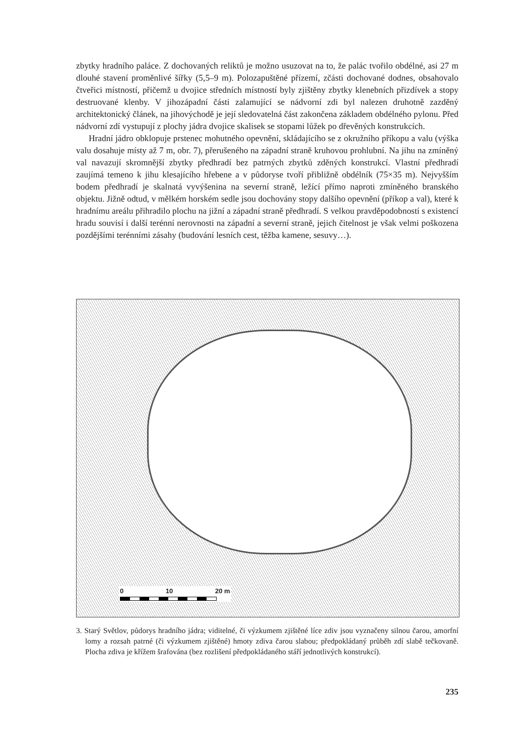zbytky hradního paláce. Z dochovaných reliktů je možno usuzovat na to, že palác tvořilo obdélné, asi 27 m dlouhé stavení proměnlivé šířky (5,5–9 m). Polozapuštěné přízemí, zčásti dochované dodnes, obsahovalo čtveřici místností, přičemž u dvojice středních místností byly zjištěny zbytky klenebních přizdívek a stopy destruované klenby. V jihozápadní části zalamující se nádvorní zdi byl nalezen druhotně zazděný architektonický článek, na jihovýchodě je její sledovatelná část zakončena základem obdélného pylonu. Před nádvorní zdí vystupují z plochy jádra dvojice skalisek se stopami lůžek po dřevěných konstrukcích.
Hradní jádro obklopuje prstenec mohutného opevnění, skládajícího se z okružního příkopu a valu (výška valu dosahuje místy až 7 m, obr. 7), přerušeného na západní straně kruhovou prohlubní. Na jihu na zmíněný val navazují skromnější zbytky předhradí bez patrných zbytků zděných konstrukcí. Vlastní předhradí zaujímá temeno k jihu klesajícího hřebene a v půdoryse tvoří přibližně obdélník (75×35 m). Nejvyšším bodem předhradí je skalnatá vyvýšenina na severní straně, ležící přímo naproti zmíněného branského objektu. Jižně odtud, v mělkém horském sedle jsou dochovány stopy dalšího opevnění (příkop a val), které k hradnímu areálu přihradilo plochu na jižní a západní straně předhradí. S velkou pravděpodobností s existencí hradu souvisí i další terénní nerovnosti na západní a severní straně, jejich čitelnost je však velmi poškozena pozdějšími terénními zásahy (budování lesních cest, těžba kamene, sesuvy…).
0 10 20 m
3. Starý Světlov, půdorys hradního jádra; viditelné, či výzkumem zjištěné líce zdiv jsou vyznačeny silnou čarou, amorfní lomy a rozsah patrné (či výzkumem zjištěné) hmoty zdiva čarou slabou; předpokládaný průběh zdí slabě tečkovaně. Plocha zdiva je křížem šrafována (bez rozlišení předpokládaného stáří jednotlivých konstrukcí).
235